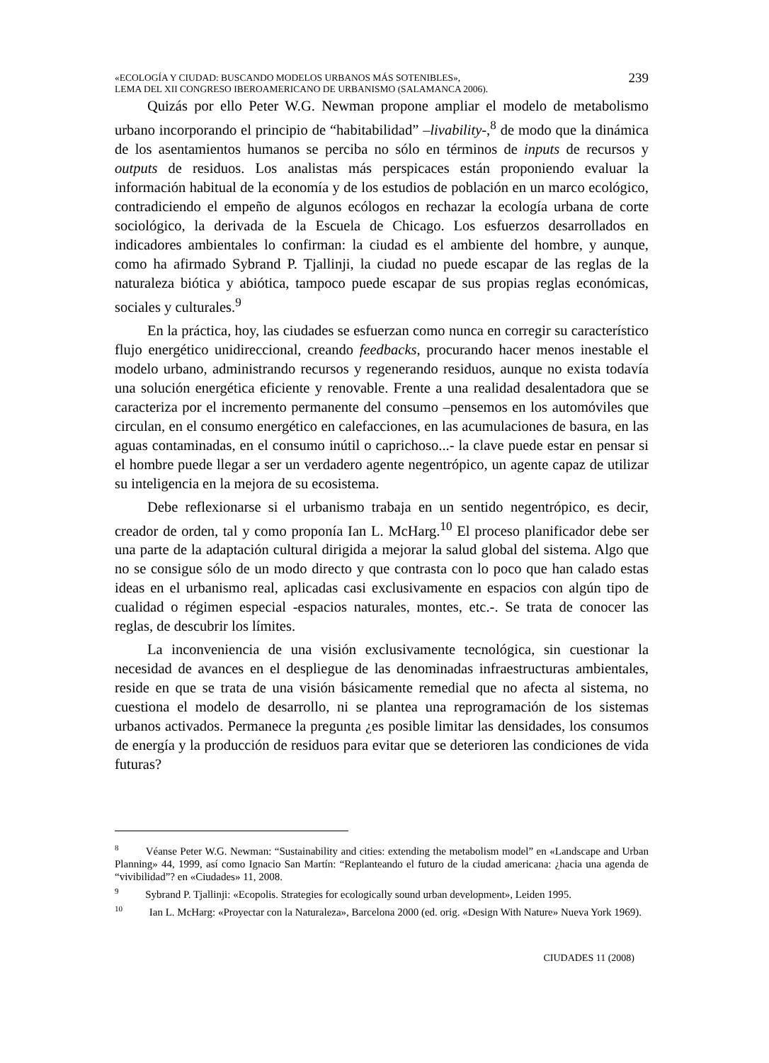«ECOLOGÍA Y CIUDAD: BUSCANDO MODELOS URBANOS MÁS SOTENIBLES»,
LEMA DEL XII CONGRESO IBEROAMERICANO DE URBANISMO (SALAMANCA 2006).
239
Quizás por ello Peter W.G. Newman propone ampliar el modelo de metabolismo urbano incorporando el principio de “habitabilidad” –livability-,<sup>8</sup> de modo que la dinámica de los asentamientos humanos se perciba no sólo en términos de inputs de recursos y outputs de residuos. Los analistas más perspicaces están proponiendo evaluar la información habitual de la economía y de los estudios de población en un marco ecológico, contradiciendo el empeño de algunos ecólogos en rechazar la ecología urbana de corte sociológico, la derivada de la Escuela de Chicago. Los esfuerzos desarrollados en indicadores ambientales lo confirman: la ciudad es el ambiente del hombre, y aunque, como ha afirmado Sybrand P. Tjallinji, la ciudad no puede escapar de las reglas de la naturaleza biótica y abiótica, tampoco puede escapar de sus propias reglas económicas, sociales y culturales.<sup>9</sup>
En la práctica, hoy, las ciudades se esfuerzan como nunca en corregir su característico flujo energético unidireccional, creando feedbacks, procurando hacer menos inestable el modelo urbano, administrando recursos y regenerando residuos, aunque no exista todavía una solución energética eficiente y renovable. Frente a una realidad desalentadora que se caracteriza por el incremento permanente del consumo –pensemos en los automóviles que circulan, en el consumo energético en calefacciones, en las acumulaciones de basura, en las aguas contaminadas, en el consumo inútil o caprichoso...- la clave puede estar en pensar si el hombre puede llegar a ser un verdadero agente negentrópico, un agente capaz de utilizar su inteligencia en la mejora de su ecosistema.
Debe reflexionarse si el urbanismo trabaja en un sentido negentrópico, es decir, creador de orden, tal y como proponía Ian L. McHarg.<sup>10</sup> El proceso planificador debe ser una parte de la adaptación cultural dirigida a mejorar la salud global del sistema. Algo que no se consigue sólo de un modo directo y que contrasta con lo poco que han calado estas ideas en el urbanismo real, aplicadas casi exclusivamente en espacios con algún tipo de cualidad o régimen especial -espacios naturales, montes, etc.-. Se trata de conocer las reglas, de descubrir los límites.
La inconveniencia de una visión exclusivamente tecnológica, sin cuestionar la necesidad de avances en el despliegue de las denominadas infraestructuras ambientales, reside en que se trata de una visión básicamente remedial que no afecta al sistema, no cuestiona el modelo de desarrollo, ni se plantea una reprogramación de los sistemas urbanos activados. Permanece la pregunta ¿es posible limitar las densidades, los consumos de energía y la producción de residuos para evitar que se deterioren las condiciones de vida futuras?
<sup>8</sup> Véanse Peter W.G. Newman: “Sustainability and cities: extending the metabolism model” en «Landscape and Urban Planning» 44, 1999, así como Ignacio San Martín: “Replanteando el futuro de la ciudad americana: ¿hacia una agenda de “vivibilidad”? en «Ciudades» 11, 2008.
<sup>9</sup> Sybrand P. Tjallinji: «Ecopolis. Strategies for ecologically sound urban development», Leiden 1995.
<sup>10</sup> Ian L. McHarg: «Proyectar con la Naturaleza», Barcelona 2000 (ed. orig. «Design With Nature» Nueva York 1969).
CIUDADES 11 (2008)